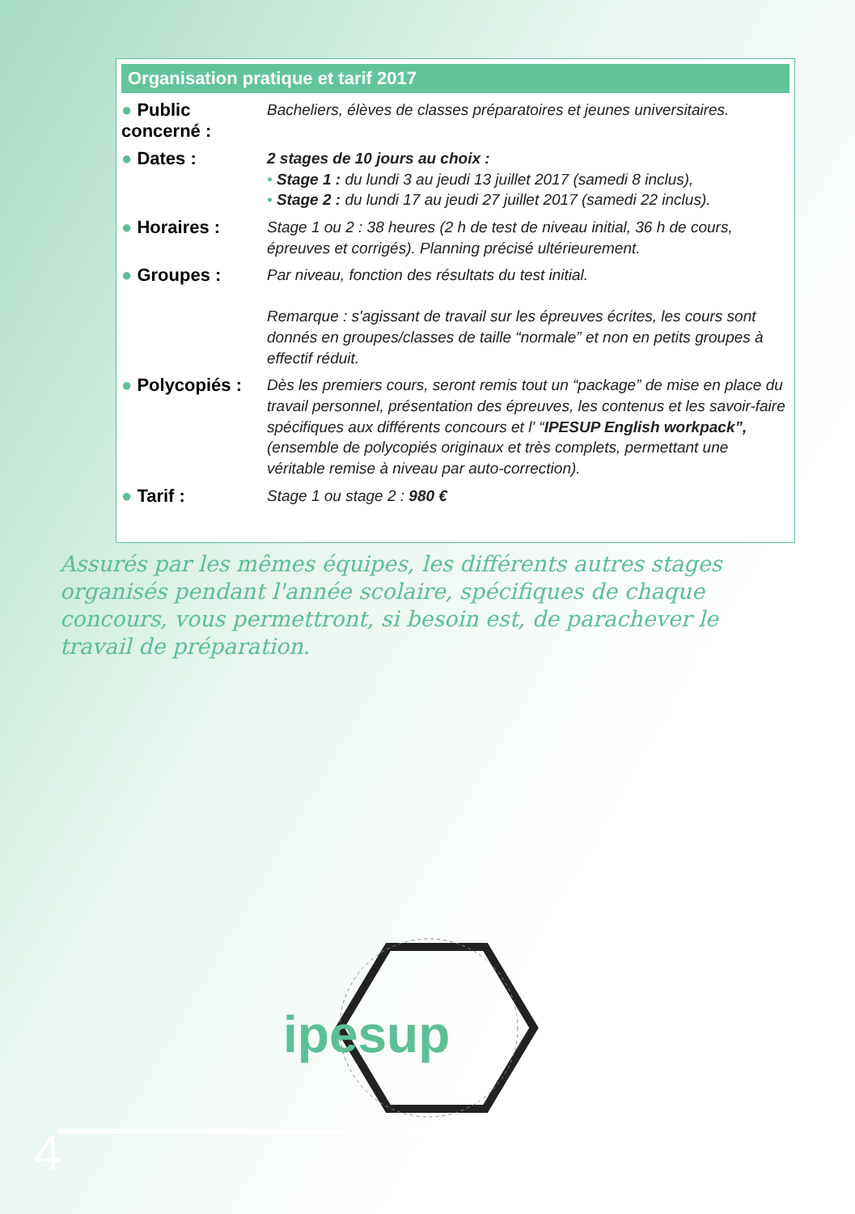Organisation pratique et tarif 2017
● Public concerné :
Bacheliers, élèves de classes préparatoires et jeunes universitaires.
● Dates :
2 stages de 10 jours au choix :
• Stage 1 : du lundi 3 au jeudi 13 juillet 2017 (samedi 8 inclus),
• Stage 2 : du lundi 17 au jeudi 27 juillet 2017 (samedi 22 inclus).
● Horaires :
Stage 1 ou 2 : 38 heures (2 h de test de niveau initial, 36 h de cours, épreuves et corrigés). Planning précisé ultérieurement.
● Groupes :
Par niveau, fonction des résultats du test initial.
Remarque : s'agissant de travail sur les épreuves écrites, les cours sont donnés en groupes/classes de taille “normale” et non en petits groupes à effectif réduit.
● Polycopiés :
Dès les premiers cours, seront remis tout un “package” de mise en place du travail personnel, présentation des épreuves, les contenus et les savoir-faire spécifiques aux différents concours et l' “IPESUP English workpack”, (ensemble de polycopiés originaux et très complets, permettant une véritable remise à niveau par auto-correction).
● Tarif :
Stage 1 ou stage 2 : 980 €
Assurés par les mêmes équipes, les différents autres stages organisés pendant l'année scolaire, spécifiques de chaque concours, vous permettront, si besoin est, de parachever le travail de préparation.
ipesup
4